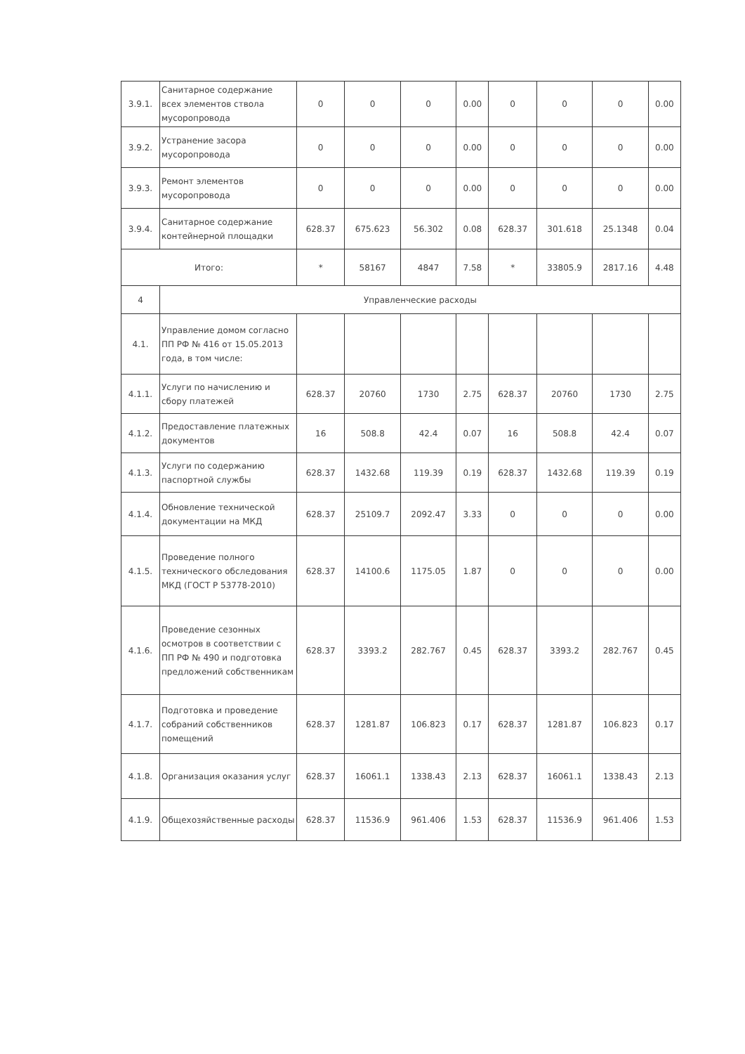| 3.9.1. | Санитарное содержание всех элементов ствола мусоропровода | 0 | 0 | 0 | 0.00 | 0 | 0 | 0 | 0.00 |
| 3.9.2. | Устранение засора мусоропровода | 0 | 0 | 0 | 0.00 | 0 | 0 | 0 | 0.00 |
| 3.9.3. | Ремонт элементов мусоропровода | 0 | 0 | 0 | 0.00 | 0 | 0 | 0 | 0.00 |
| 3.9.4. | Санитарное содержание контейнерной площадки | 628.37 | 675.623 | 56.302 | 0.08 | 628.37 | 301.618 | 25.1348 | 0.04 |
| Итого: | | * | 58167 | 4847 | 7.58 | * | 33805.9 | 2817.16 | 4.48 |
| 4 | Управленческие расходы | | | | | | | | |
| 4.1. | Управление домом согласно ПП РФ № 416 от 15.05.2013 года, в том числе: | | | | | | | | |
| 4.1.1. | Услуги по начислению и сбору платежей | 628.37 | 20760 | 1730 | 2.75 | 628.37 | 20760 | 1730 | 2.75 |
| 4.1.2. | Предоставление платежных документов | 16 | 508.8 | 42.4 | 0.07 | 16 | 508.8 | 42.4 | 0.07 |
| 4.1.3. | Услуги по содержанию паспортной службы | 628.37 | 1432.68 | 119.39 | 0.19 | 628.37 | 1432.68 | 119.39 | 0.19 |
| 4.1.4. | Обновление технической документации на МКД | 628.37 | 25109.7 | 2092.47 | 3.33 | 0 | 0 | 0 | 0.00 |
| 4.1.5. | Проведение полного технического обследования МКД (ГОСТ Р 53778-2010) | 628.37 | 14100.6 | 1175.05 | 1.87 | 0 | 0 | 0 | 0.00 |
| 4.1.6. | Проведение сезонных осмотров в соответствии с ПП РФ № 490 и подготовка предложений собственникам | 628.37 | 3393.2 | 282.767 | 0.45 | 628.37 | 3393.2 | 282.767 | 0.45 |
| 4.1.7. | Подготовка и проведение собраний собственников помещений | 628.37 | 1281.87 | 106.823 | 0.17 | 628.37 | 1281.87 | 106.823 | 0.17 |
| 4.1.8. | Организация оказания услуг | 628.37 | 16061.1 | 1338.43 | 2.13 | 628.37 | 16061.1 | 1338.43 | 2.13 |
| 4.1.9. | Общехозяйственные расходы | 628.37 | 11536.9 | 961.406 | 1.53 | 628.37 | 11536.9 | 961.406 | 1.53 |